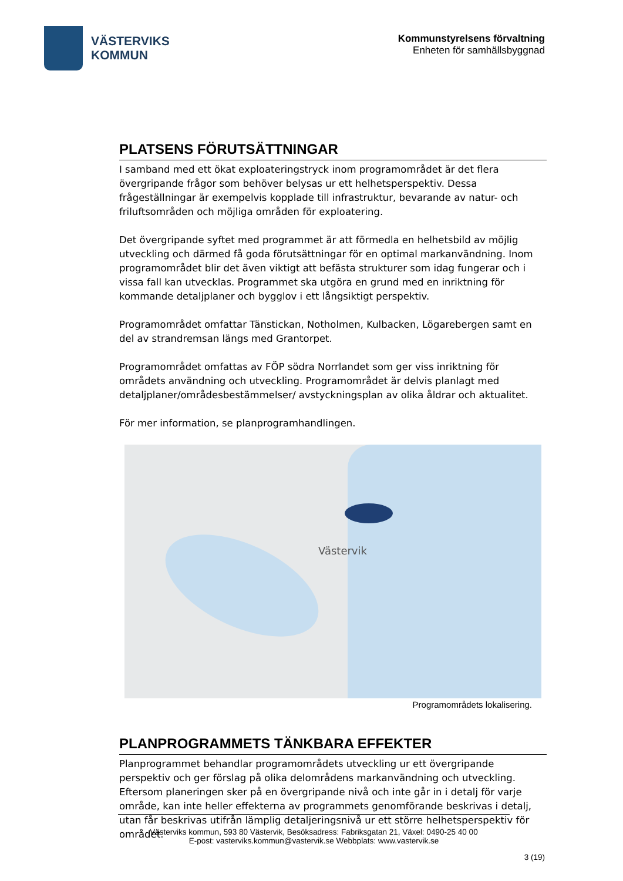VÄSTERVIKS
KOMMUN
Kommunstyrelsens förvaltning
Enheten för samhällsbyggnad
PLATSENS FÖRUTSÄTTNINGAR
I samband med ett ökat exploateringstryck inom programområdet är det flera övergripande frågor som behöver belysas ur ett helhetsperspektiv. Dessa frågeställningar är exempelvis kopplade till infrastruktur, bevarande av natur- och friluftsområden och möjliga områden för exploatering.
Det övergripande syftet med programmet är att förmedla en helhetsbild av möjlig utveckling och därmed få goda förutsättningar för en optimal markanvändning. Inom programområdet blir det även viktigt att befästa strukturer som idag fungerar och i vissa fall kan utvecklas. Programmet ska utgöra en grund med en inriktning för kommande detaljplaner och bygglov i ett långsiktigt perspektiv.
Programområdet omfattar Tänstickan, Notholmen, Kulbacken, Lögarebergen samt en del av strandremsan längs med Grantorpet.
Programområdet omfattas av FÖP södra Norrlandet som ger viss inriktning för områdets användning och utveckling. Programområdet är delvis planlagt med detaljplaner/områdesbestämmelser/ avstyckningsplan av olika åldrar och aktualitet.
För mer information, se planprogramhandlingen.
Västervik
Programområdets lokalisering.
PLANPROGRAMMETS TÄNKBARA EFFEKTER
Planprogrammet behandlar programområdets utveckling ur ett övergripande perspektiv och ger förslag på olika delområdens markanvändning och utveckling. Eftersom planeringen sker på en övergripande nivå och inte går in i detalj för varje område, kan inte heller effekterna av programmets genomförande beskrivas i detalj, utan får beskrivas utifrån lämplig detaljeringsnivå ur ett större helhetsperspektiv för området.
Västerviks kommun, 593 80 Västervik, Besöksadress: Fabriksgatan 21, Växel: 0490-25 40 00
E-post: vasterviks.kommun@vastervik.se Webbplats: www.vastervik.se
3 (19)